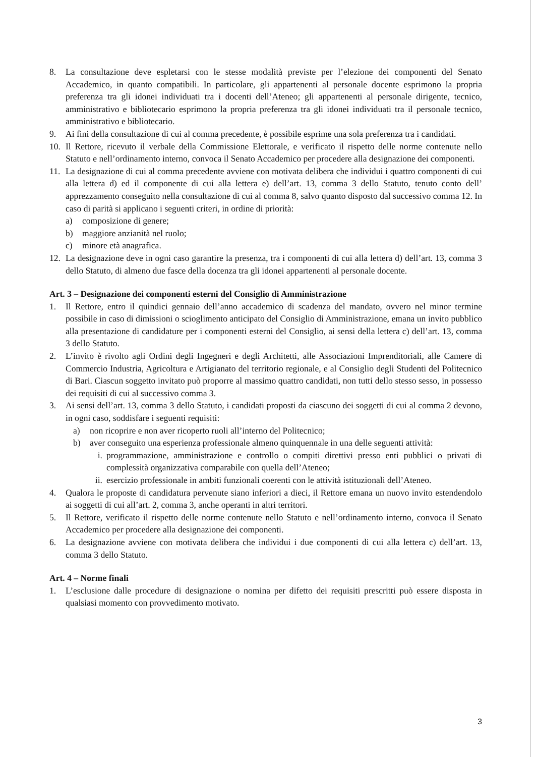8. La consultazione deve espletarsi con le stesse modalità previste per l’elezione dei componenti del Senato Accademico, in quanto compatibili. In particolare, gli appartenenti al personale docente esprimono la propria preferenza tra gli idonei individuati tra i docenti dell’Ateneo; gli appartenenti al personale dirigente, tecnico, amministrativo e bibliotecario esprimono la propria preferenza tra gli idonei individuati tra il personale tecnico, amministrativo e bibliotecario.
9. Ai fini della consultazione di cui al comma precedente, è possibile esprime una sola preferenza tra i candidati.
10. Il Rettore, ricevuto il verbale della Commissione Elettorale, e verificato il rispetto delle norme contenute nello Statuto e nell’ordinamento interno, convoca il Senato Accademico per procedere alla designazione dei componenti.
11. La designazione di cui al comma precedente avviene con motivata delibera che individui i quattro componenti di cui alla lettera d) ed il componente di cui alla lettera e) dell’art. 13, comma 3 dello Statuto, tenuto conto dell’ apprezzamento conseguito nella consultazione di cui al comma 8, salvo quanto disposto dal successivo comma 12. In caso di parità si applicano i seguenti criteri, in ordine di priorità:
a) composizione di genere;
b) maggiore anzianità nel ruolo;
c) minore età anagrafica.
12. La designazione deve in ogni caso garantire la presenza, tra i componenti di cui alla lettera d) dell’art. 13, comma 3 dello Statuto, di almeno due fasce della docenza tra gli idonei appartenenti al personale docente.
Art. 3 – Designazione dei componenti esterni del Consiglio di Amministrazione
1. Il Rettore, entro il quindici gennaio dell’anno accademico di scadenza del mandato, ovvero nel minor termine possibile in caso di dimissioni o scioglimento anticipato del Consiglio di Amministrazione, emana un invito pubblico alla presentazione di candidature per i componenti esterni del Consiglio, ai sensi della lettera c) dell’art. 13, comma 3 dello Statuto.
2. L’invito è rivolto agli Ordini degli Ingegneri e degli Architetti, alle Associazioni Imprenditoriali, alle Camere di Commercio Industria, Agricoltura e Artigianato del territorio regionale, e al Consiglio degli Studenti del Politecnico di Bari. Ciascun soggetto invitato può proporre al massimo quattro candidati, non tutti dello stesso sesso, in possesso dei requisiti di cui al successivo comma 3.
3. Ai sensi dell’art. 13, comma 3 dello Statuto, i candidati proposti da ciascuno dei soggetti di cui al comma 2 devono, in ogni caso, soddisfare i seguenti requisiti:
a) non ricoprire e non aver ricoperto ruoli all’interno del Politecnico;
b) aver conseguito una esperienza professionale almeno quinquennale in una delle seguenti attività:
i. programmazione, amministrazione e controllo o compiti direttivi presso enti pubblici o privati di complessità organizzativa comparabile con quella dell’Ateneo;
ii. esercizio professionale in ambiti funzionali coerenti con le attività istituzionali dell’Ateneo.
4. Qualora le proposte di candidatura pervenute siano inferiori a dieci, il Rettore emana un nuovo invito estendendolo ai soggetti di cui all’art. 2, comma 3, anche operanti in altri territori.
5. Il Rettore, verificato il rispetto delle norme contenute nello Statuto e nell’ordinamento interno, convoca il Senato Accademico per procedere alla designazione dei componenti.
6. La designazione avviene con motivata delibera che individui i due componenti di cui alla lettera c) dell’art. 13, comma 3 dello Statuto.
Art. 4 – Norme finali
1. L’esclusione dalle procedure di designazione o nomina per difetto dei requisiti prescritti può essere disposta in qualsiasi momento con provvedimento motivato.
3